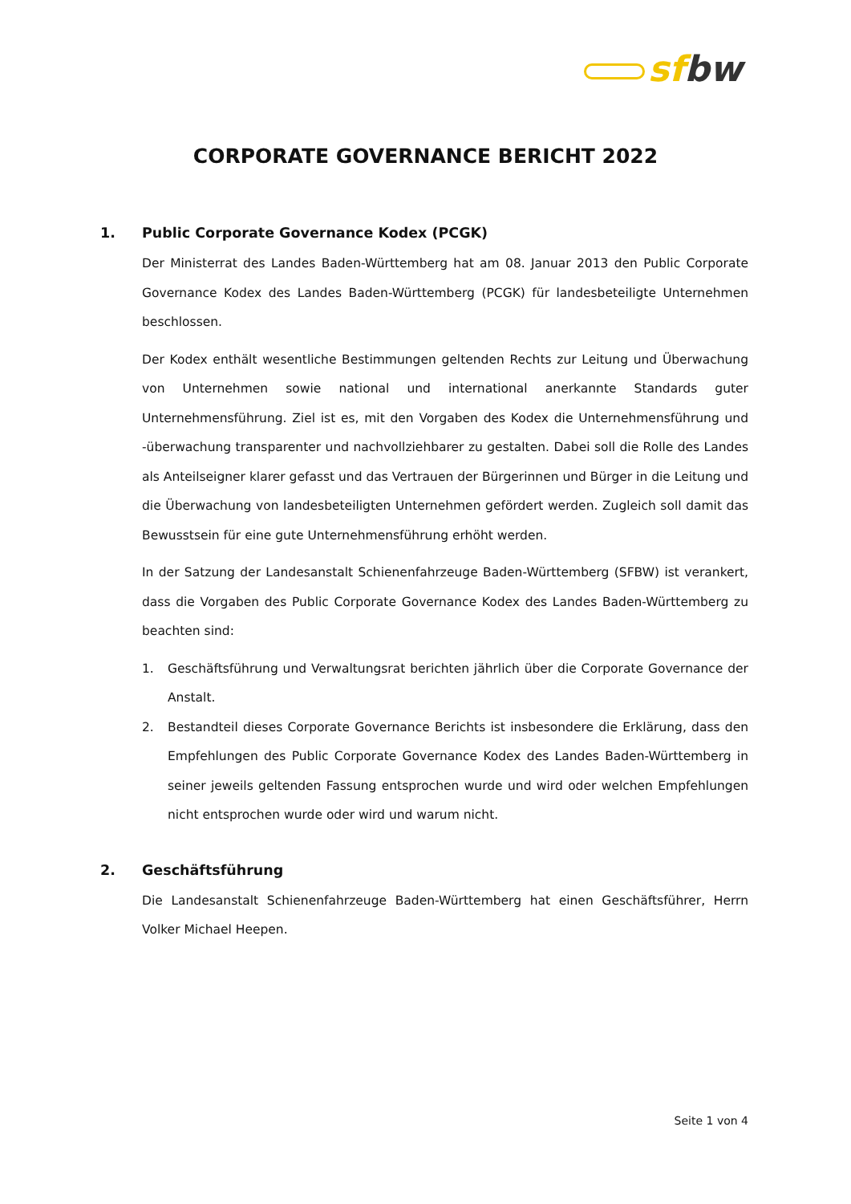sf bw
CORPORATE GOVERNANCE BERICHT 2022
1. Public Corporate Governance Kodex (PCGK)
Der Ministerrat des Landes Baden-Württemberg hat am 08. Januar 2013 den Public Corporate Governance Kodex des Landes Baden-Württemberg (PCGK) für landesbeteiligte Unternehmen beschlossen.
Der Kodex enthält wesentliche Bestimmungen geltenden Rechts zur Leitung und Überwachung von Unternehmen sowie national und international anerkannte Standards guter Unternehmensführung. Ziel ist es, mit den Vorgaben des Kodex die Unternehmensführung und -überwachung transparenter und nachvollziehbarer zu gestalten. Dabei soll die Rolle des Landes als Anteilseigner klarer gefasst und das Vertrauen der Bürgerinnen und Bürger in die Leitung und die Überwachung von landesbeteiligten Unternehmen gefördert werden. Zugleich soll damit das Bewusstsein für eine gute Unternehmensführung erhöht werden.
In der Satzung der Landesanstalt Schienenfahrzeuge Baden-Württemberg (SFBW) ist verankert, dass die Vorgaben des Public Corporate Governance Kodex des Landes Baden-Württemberg zu beachten sind:
1. Geschäftsführung und Verwaltungsrat berichten jährlich über die Corporate Governance der Anstalt.
2. Bestandteil dieses Corporate Governance Berichts ist insbesondere die Erklärung, dass den Empfehlungen des Public Corporate Governance Kodex des Landes Baden-Württemberg in seiner jeweils geltenden Fassung entsprochen wurde und wird oder welchen Empfehlungen nicht entsprochen wurde oder wird und warum nicht.
2. Geschäftsführung
Die Landesanstalt Schienenfahrzeuge Baden-Württemberg hat einen Geschäftsführer, Herrn Volker Michael Heepen.
Seite 1 von 4